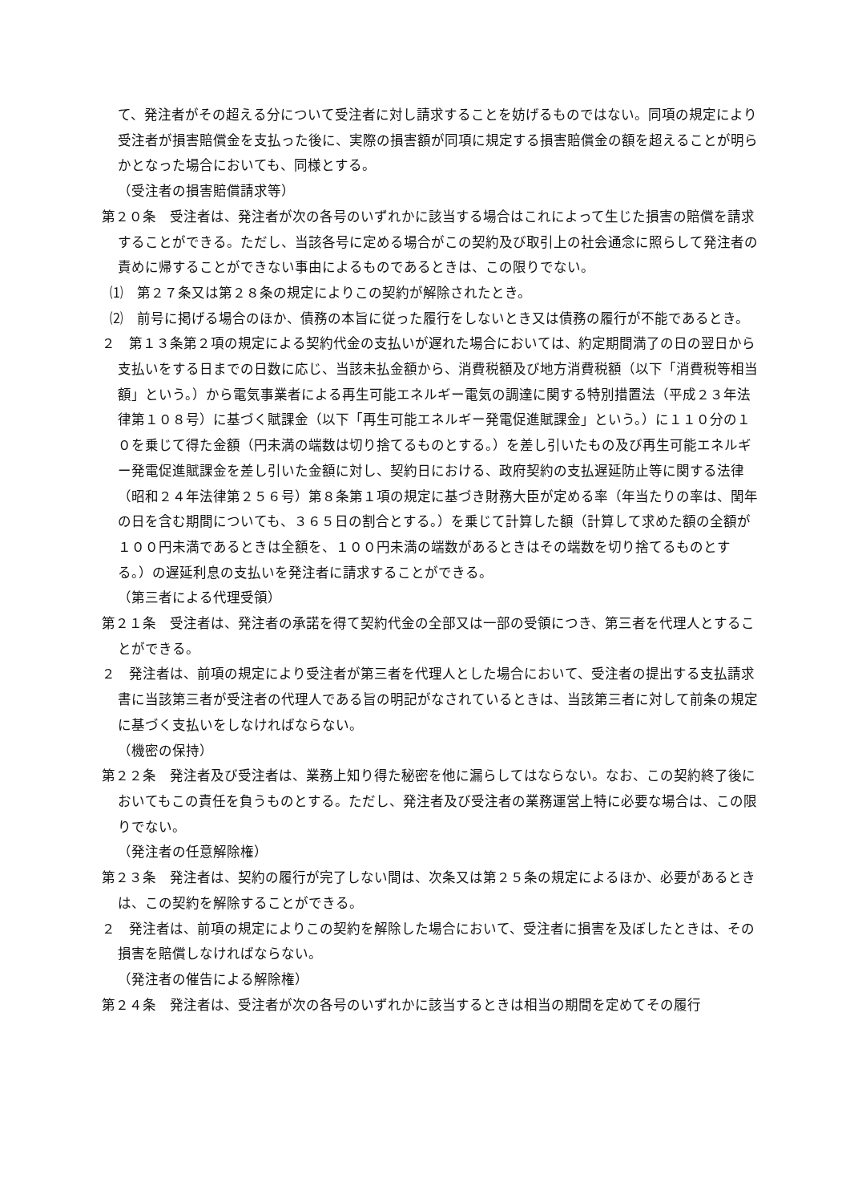て、発注者がその超える分について受注者に対し請求することを妨げるものではない。同項の規定により受注者が損害賠償金を支払った後に、実際の損害額が同項に規定する損害賠償金の額を超えることが明らかとなった場合においても、同様とする。
（受注者の損害賠償請求等）
第２０条　受注者は、発注者が次の各号のいずれかに該当する場合はこれによって生じた損害の賠償を請求することができる。ただし、当該各号に定める場合がこの契約及び取引上の社会通念に照らして発注者の責めに帰することができない事由によるものであるときは、この限りでない。
⑴　第２７条又は第２８条の規定によりこの契約が解除されたとき。
⑵　前号に掲げる場合のほか、債務の本旨に従った履行をしないとき又は債務の履行が不能であるとき。
２　第１３条第２項の規定による契約代金の支払いが遅れた場合においては、約定期間満了の日の翌日から支払いをする日までの日数に応じ、当該未払金額から、消費税額及び地方消費税額（以下「消費税等相当額」という。）から電気事業者による再生可能エネルギー電気の調達に関する特別措置法（平成２３年法律第１０８号）に基づく賦課金（以下「再生可能エネルギー発電促進賦課金」という。）に１１０分の１０を乗じて得た金額（円未満の端数は切り捨てるものとする。）を差し引いたもの及び再生可能エネルギー発電促進賦課金を差し引いた金額に対し、契約日における、政府契約の支払遅延防止等に関する法律（昭和２４年法律第２５６号）第８条第１項の規定に基づき財務大臣が定める率（年当たりの率は、閏年の日を含む期間についても、３６５日の割合とする。）を乗じて計算した額（計算して求めた額の全額が１００円未満であるときは全額を、１００円未満の端数があるときはその端数を切り捨てるものとする。）の遅延利息の支払いを発注者に請求することができる。
（第三者による代理受領）
第２１条　受注者は、発注者の承諾を得て契約代金の全部又は一部の受領につき、第三者を代理人とすることができる。
２　発注者は、前項の規定により受注者が第三者を代理人とした場合において、受注者の提出する支払請求書に当該第三者が受注者の代理人である旨の明記がなされているときは、当該第三者に対して前条の規定に基づく支払いをしなければならない。
（機密の保持）
第２２条　発注者及び受注者は、業務上知り得た秘密を他に漏らしてはならない。なお、この契約終了後においてもこの責任を負うものとする。ただし、発注者及び受注者の業務運営上特に必要な場合は、この限りでない。
（発注者の任意解除権）
第２３条　発注者は、契約の履行が完了しない間は、次条又は第２５条の規定によるほか、必要があるときは、この契約を解除することができる。
２　発注者は、前項の規定によりこの契約を解除した場合において、受注者に損害を及ぼしたときは、その損害を賠償しなければならない。
（発注者の催告による解除権）
第２４条　発注者は、受注者が次の各号のいずれかに該当するときは相当の期間を定めてその履行